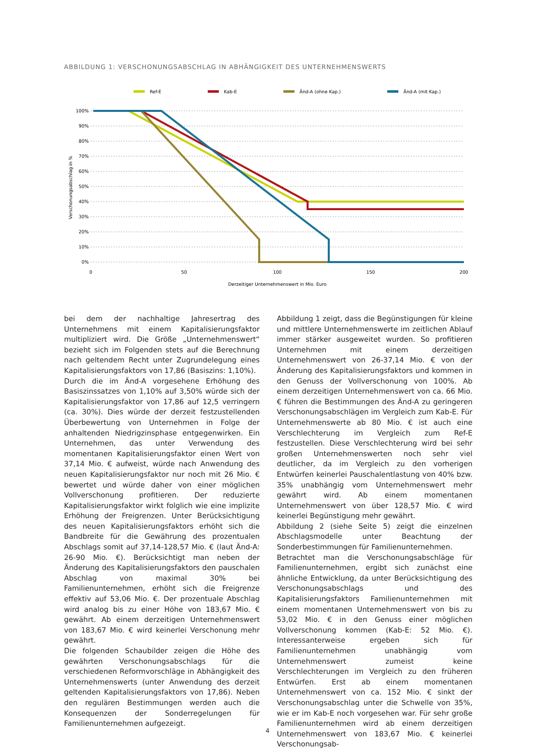ABBILDUNG 1: VERSCHONUNGSABSCHLAG IN ABHÄNGIGKEIT DES UNTERNEHMENSWERTS
Ref-E
Kab-E
Änd-A (ohne Kap.)
Änd-A (mit Kap.)
100%
90%
80%
70%
60%
50%
40%
30%
20%
10%
0%
0
50
100
150
200
Derzeitiger Unternehmenswert in Mio. Euro
Verschonungsabschlag in %
bei dem der nachhaltige Jahresertrag des Unternehmens mit einem Kapitalisierungsfaktor multipliziert wird. Die Größe „Unternehmenswert“ bezieht sich im Folgenden stets auf die Berechnung nach geltendem Recht unter Zugrundelegung eines Kapitalisierungsfaktors von 17,86 (Basiszins: 1,10%).
Durch die im Änd-A vorgesehene Erhöhung des Basiszinssatzes von 1,10% auf 3,50% würde sich der Kapitalisierungsfaktor von 17,86 auf 12,5 verringern (ca. 30%). Dies würde der derzeit festzustellenden Überbewertung von Unternehmen in Folge der anhaltenden Niedrigzinsphase entgegenwirken. Ein Unternehmen, das unter Verwendung des momentanen Kapitalisierungsfaktor einen Wert von 37,14 Mio. € aufweist, würde nach Anwendung des neuen Kapitalisierungsfaktor nur noch mit 26 Mio. € bewertet und würde daher von einer möglichen Vollverschonung profitieren. Der reduzierte Kapitalisierungsfaktor wirkt folglich wie eine implizite Erhöhung der Freigrenzen. Unter Berücksichtigung des neuen Kapitalisierungsfaktors erhöht sich die Bandbreite für die Gewährung des prozentualen Abschlags somit auf 37,14-128,57 Mio. € (laut Änd-A: 26-90 Mio. €). Berücksichtigt man neben der Änderung des Kapitalisierungsfaktors den pauschalen Abschlag von maximal 30% bei Familienunternehmen, erhöht sich die Freigrenze effektiv auf 53,06 Mio. €. Der prozentuale Abschlag wird analog bis zu einer Höhe von 183,67 Mio. € gewährt. Ab einem derzeitigen Unternehmenswert von 183,67 Mio. € wird keinerlei Verschonung mehr gewährt.
Die folgenden Schaubilder zeigen die Höhe des gewährten Verschonungsabschlags für die verschiedenen Reformvorschläge in Abhängigkeit des Unternehmenswerts (unter Anwendung des derzeit geltenden Kapitalisierungsfaktors von 17,86). Neben den regulären Bestimmungen werden auch die Konsequenzen der Sonderregelungen für Familienunternehmen aufgezeigt.
Abbildung 1 zeigt, dass die Begünstigungen für kleine und mittlere Unternehmenswerte im zeitlichen Ablauf immer stärker ausgeweitet wurden. So profitieren Unternehmen mit einem derzeitigen Unternehmenswert von 26-37,14 Mio. € von der Änderung des Kapitalisierungsfaktors und kommen in den Genuss der Vollverschonung von 100%. Ab einem derzeitigen Unternehmenswert von ca. 66 Mio. € führen die Bestimmungen des Änd-A zu geringeren Verschonungsabschlägen im Vergleich zum Kab-E. Für Unternehmenswerte ab 80 Mio. € ist auch eine Verschlechterung im Vergleich zum Ref-E festzustellen. Diese Verschlechterung wird bei sehr großen Unternehmenswerten noch sehr viel deutlicher, da im Vergleich zu den vorherigen Entwürfen keinerlei Pauschalentlastung von 40% bzw. 35% unabhängig vom Unternehmenswert mehr gewährt wird. Ab einem momentanen Unternehmenswert von über 128,57 Mio. € wird keinerlei Begünstigung mehr gewährt.
Abbildung 2 (siehe Seite 5) zeigt die einzelnen Abschlagsmodelle unter Beachtung der Sonderbestimmungen für Familienunternehmen.
Betrachtet man die Verschonungsabschläge für Familienunternehmen, ergibt sich zunächst eine ähnliche Entwicklung, da unter Berücksichtigung des Verschonungsabschlags und des Kapitalisierungsfaktors Familienunternehmen mit einem momentanen Unternehmenswert von bis zu 53,02 Mio. € in den Genuss einer möglichen Vollverschonung kommen (Kab-E: 52 Mio. €). Interessanterweise ergeben sich für Familienunternehmen unabhängig vom Unternehmenswert zumeist keine Verschlechterungen im Vergleich zu den früheren Entwürfen. Erst ab einem momentanen Unternehmenswert von ca. 152 Mio. € sinkt der Verschonungsabschlag unter die Schwelle von 35%, wie er im Kab-E noch vorgesehen war. Für sehr große Familienunternehmen wird ab einem derzeitigen Unternehmenswert von 183,67 Mio. € keinerlei Verschonungsab-
4